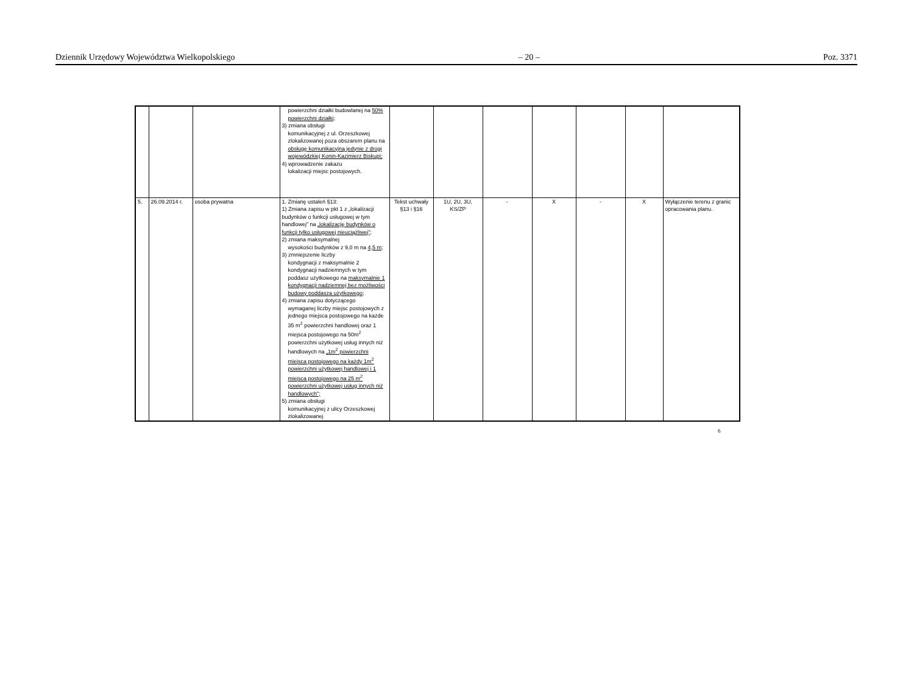Dziennik Urzędowy Województwa Wielkopolskiego – 20 – Poz. 3371
| | | | powierzchni działki budowlanej na 50% powierzchni działki; 3) zmiana obsługi komunikacyjnej z ul. Orzeszkowej zlokalizowanej poza obszarem planu na obsługę komunikacyjną jedynie z drogi wojewódzkiej Konin-Kazimierz Biskupi; 4) wprowadzenie zakazu lokalizacji miejsc postojowych. | | | | | | | |
| 5. | 26.09.2014 r. | osoba prywatna | 1. Zmianę ustaleń §13: 1) Zmiana zapisu w pkt 1 z „lokalizacji budynków o funkcji usługowej w tym handlowej” na „lokalizację budynków o funkcji tylko usługowej nieuciążliwej”; 2) zmiana maksymalnej wysokości budynków z 9,0 m na 4,5 m; 3) zmniejszenie liczby kondygnacji z maksymalnie 2 kondygnacji nadziemnych w tym poddasz użytkowego na maksymalnie 1 kondygnacji nadziemnej bez możliwości budowy poddasza użytkowego; 4) zmiana zapisu dotyczącego wymaganej liczby miejsc postojowych z jednego miejsca postojowego na każde 35 m<sup>2</sup> powierzchni handlowej oraz 1 miejsca postojowego na 50m<sup>2</sup> powierzchni użytkowej usług innych niż handlowych na „1m<sup>2</sup> powierzchni miejsca postojowego na każdy 1m<sup>2</sup> powierzchni użytkowej handlowej i 1 miejsca postojowego na 25 m<sup>2</sup> powierzchni użytkowej usług innych niż handlowych”; 5) zmiana obsługi komunikacyjnej z ulicy Orzeszkowej zlokalizowanej | Tekst uchwały §13 i §16 | 1U, 2U, 3U, KS/ZP | - | X | - | X | Wyłączenie terenu z granic opracowania planu. |
6